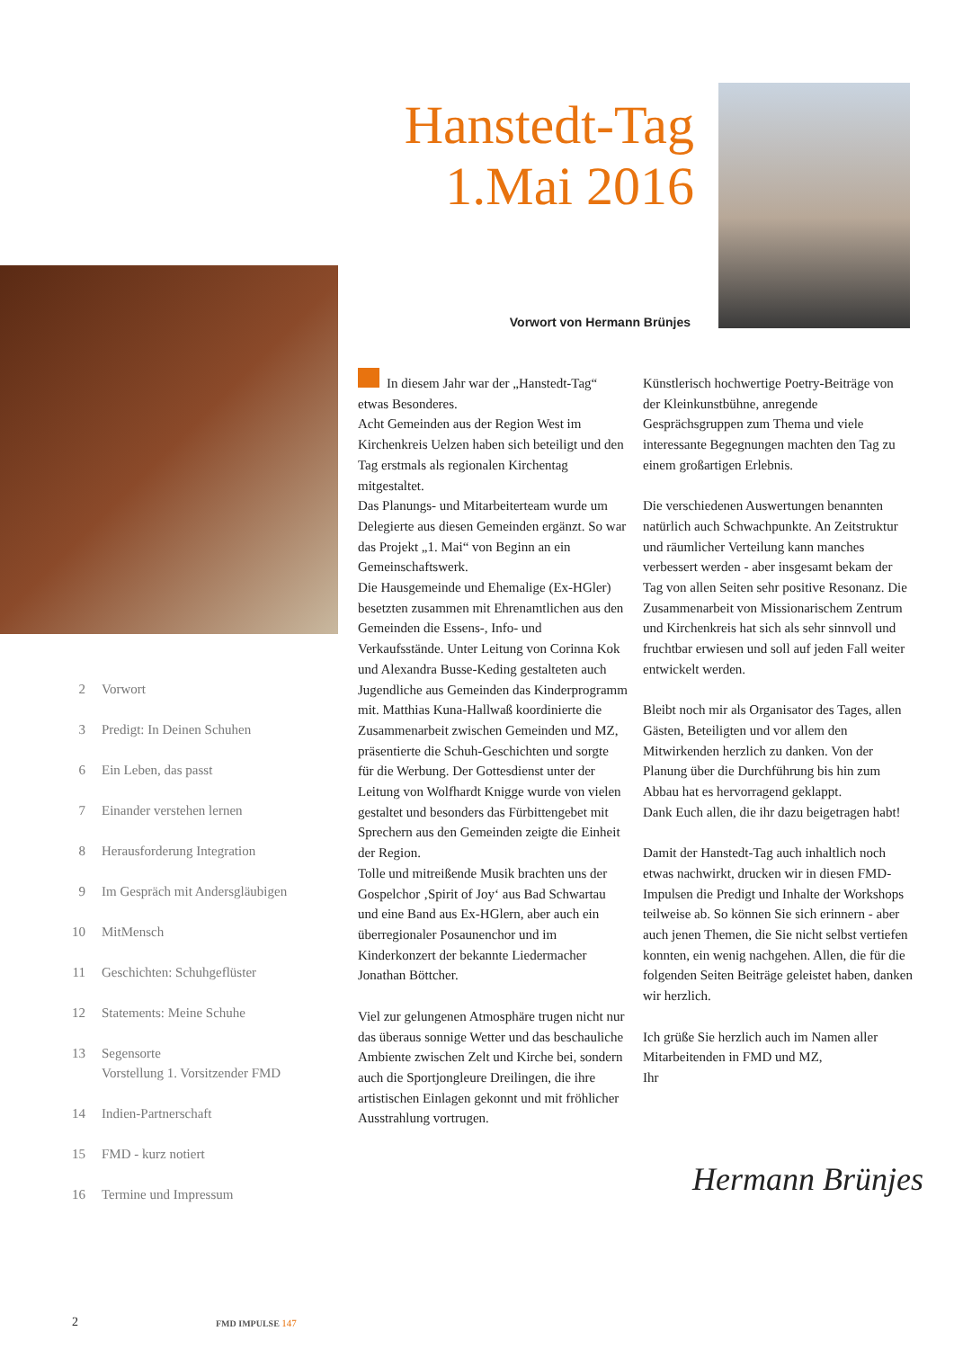Hanstedt-Tag
1.Mai 2016
Vorwort von Hermann Brünjes
In diesem Jahr war der „Hanstedt-Tag“ etwas Besonderes.
Acht Gemeinden aus der Region West im Kirchenkreis Uelzen haben sich beteiligt und den Tag erstmals als regionalen Kirchentag mitgestaltet.
Das Planungs- und Mitarbeiterteam wurde um Delegierte aus diesen Gemeinden ergänzt. So war das Projekt „1. Mai“ von Beginn an ein Gemeinschaftswerk.
Die Hausgemeinde und Ehemalige (Ex-HGler) besetzten zusammen mit Ehrenamtlichen aus den Gemeinden die Essens-, Info- und Verkaufsstände. Unter Leitung von Corinna Kok und Alexandra Busse-Keding gestalteten auch Jugendliche aus Gemeinden das Kinderprogramm mit. Matthias Kuna-Hallwaß koordinierte die Zusammenarbeit zwischen Gemeinden und MZ, präsentierte die Schuh-Geschichten und sorgte für die Werbung. Der Gottesdienst unter der Leitung von Wolfhardt Knigge wurde von vielen gestaltet und besonders das Fürbittengebet mit Sprechern aus den Gemeinden zeigte die Einheit der Region.
Tolle und mitreißende Musik brachten uns der Gospelchor ‚Spirit of Joy‘ aus Bad Schwartau und eine Band aus Ex-HGlern, aber auch ein überregionaler Posaunenchor und im Kinderkonzert der bekannte Liedermacher Jonathan Böttcher.
Viel zur gelungenen Atmosphäre trugen nicht nur das überaus sonnige Wetter und das beschauliche Ambiente zwischen Zelt und Kirche bei, sondern auch die Sportjongleure Dreilingen, die ihre artistischen Einlagen gekonnt und mit fröhlicher Ausstrahlung vortrugen.
Künstlerisch hochwertige Poetry-Beiträge von der Kleinkunstbühne, anregende Gesprächsgruppen zum Thema und viele interessante Begegnungen machten den Tag zu einem großartigen Erlebnis.
Die verschiedenen Auswertungen benannten natürlich auch Schwachpunkte. An Zeitstruktur und räumlicher Verteilung kann manches verbessert werden - aber insgesamt bekam der Tag von allen Seiten sehr positive Resonanz. Die Zusammenarbeit von Missionarischem Zentrum und Kirchenkreis hat sich als sehr sinnvoll und fruchtbar erwiesen und soll auf jeden Fall weiter entwickelt werden.
Bleibt noch mir als Organisator des Tages, allen Gästen, Beteiligten und vor allem den Mitwirkenden herzlich zu danken. Von der Planung über die Durchführung bis hin zum Abbau hat es hervorragend geklappt.
Dank Euch allen, die ihr dazu beigetragen habt!
Damit der Hanstedt-Tag auch inhaltlich noch etwas nachwirkt, drucken wir in diesen FMD-Impulsen die Predigt und Inhalte der Workshops teilweise ab. So können Sie sich erinnern - aber auch jenen Themen, die Sie nicht selbst vertiefen konnten, ein wenig nachgehen. Allen, die für die folgenden Seiten Beiträge geleistet haben, danken wir herzlich.
Ich grüße Sie herzlich auch im Namen aller Mitarbeitenden in FMD und MZ,
Ihr
Hermann Brünjes
2 Vorwort
3 Predigt: In Deinen Schuhen
6 Ein Leben, das passt
7 Einander verstehen lernen
8 Herausforderung Integration
9 Im Gespräch mit Andersgläubigen
10 MitMensch
11 Geschichten: Schuhgeflüster
12 Statements: Meine Schuhe
13 Segensorte
Vorstellung 1. Vorsitzender FMD
14 Indien-Partnerschaft
15 FMD - kurz notiert
16 Termine und Impressum
2 FMD IMPULSE 147